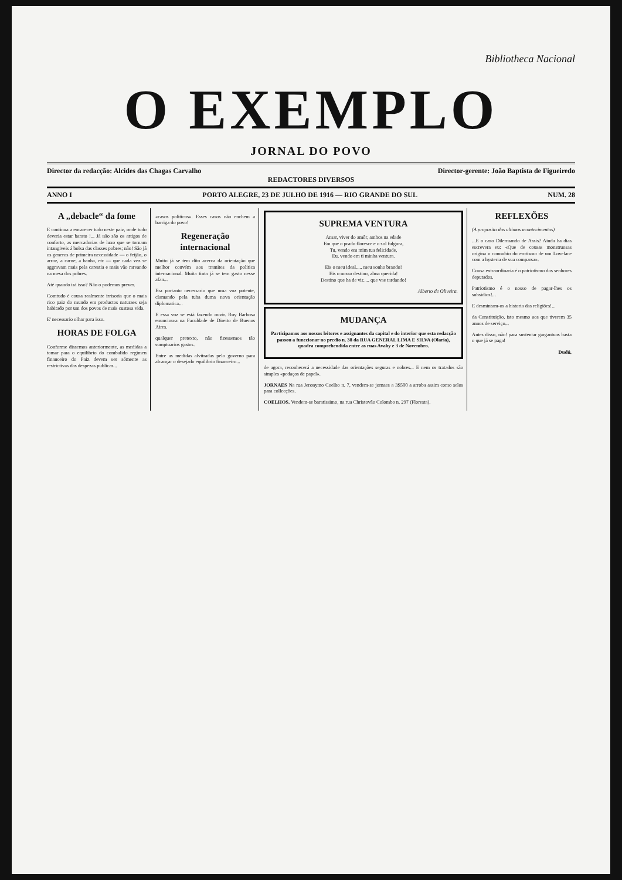Bibliotheca Nacional
O EXEMPLO
JORNAL DO POVO
Director da redacção: Alcides das Chagas Carvalho Director-gerente: João Baptista de Figueiredo
REDACTORES DIVERSOS
ANNO I PORTO ALEGRE, 23 DE JULHO DE 1916 — RIO GRANDE DO SUL NUM. 28
A „debacle“ da fome
E continua a encarecer tudo neste paiz, onde tudo deveria estar barato !... Já não são os artigos de conforto, as mercadorias de luxo que se tornam intangiveis á bolsa das classes pobres; não! São já os generos de primeira necessidade — o feijão, o arroz, a carne, a banha, etc — que cada vez se aggravam mais pela carestia e mais vão rareando na mesa dos pobres.
Até quando irá isso? Não o podemos prever.
Comtudo é cousa realmente irrisoria que o mais rico paiz do mundo em productos naturaes seja habitado por um dos povos de mais custosa vida.
E' necessario olhar para isso.
HORAS DE FOLGA
Conforme dissemos anteriormente, as medidas a tomar para o equilibrio do combalido regimen financeiro do Paiz devem ser sómente as restrictivas das despezas publicas...
«casos politicos». Esses casos não enchem a barriga do povo!
Regeneração internacional
Muito já se tem dito acerca da orientação que melhor convém aos tramites da politica internacional. Muita tinta já se tem gasto nesse afan...
Era portanto necessario que uma voz potente, clamando pela tuba duma nova orientação diplomatica...
E essa voz se está fazendo ouvir. Ruy Barbosa enunciou-a na Faculdade de Direito de Buenos Aires.
qualquer pretexto, não fizessemos tão sumptuarios gastos.
Entre as medidas alvitradas pelo governo para alcançar o desejado equilibrio financeiro...
SUPREMA VENTURA
Amar, viver do amôr, ambos na edade
Em que o prado floresce e o sol fulgura,
Tu, vendo em mim tua felicidade,
Eu, vendo em ti minha ventura.
Eis o meu ideal..... meu sonho brando!
Eis o nosso destino, alma querida!
Destino que ha de vir..... que vae tardando!
Alberto de Oliveira.
MUDANÇA
Participamos aos nossos leitores e assignantes da capital e do interior que esta redacção passou a funccionar no predio n. 38 da RUA GENERAL LIMA E SILVA (Olaria), quadra comprehendida entre as ruas Avahy e 3 de Novembro.
de agora, reconhecerá a necessidade das orientações seguras e nobres... E nem os tratados são simples «pedaços de papel».
JORNAES Na rua Jeronymo Coelho n. 7, vendem-se jornaes a 3$500 a arroba assim como selos para collecções.
COELHOS. Vendem-se baratissimo, na rua Christovão Colombo n. 297 (Floresta).
REFLEXÕES
(A proposito dos ultimos acontecimentos)
...E o caso Dilermando de Assis? Ainda ha dias escrevera eu: «Que de cousas monstruosas origina o connubio do erotismo de um Lovelace com a hysteria de sua comparsa».
Cousa extraordinaria é o patriotismo dos senhores deputados.
Patriotismo é o nosso de pagar-lhes os subsidios!...
E desmintam-os a historia das religiões!...
da Constituição, isto mesmo aos que tiverem 35 annos de serviço...
Antes disso, não! para sustentar gargantuas basta o que já se paga!
Dudú.